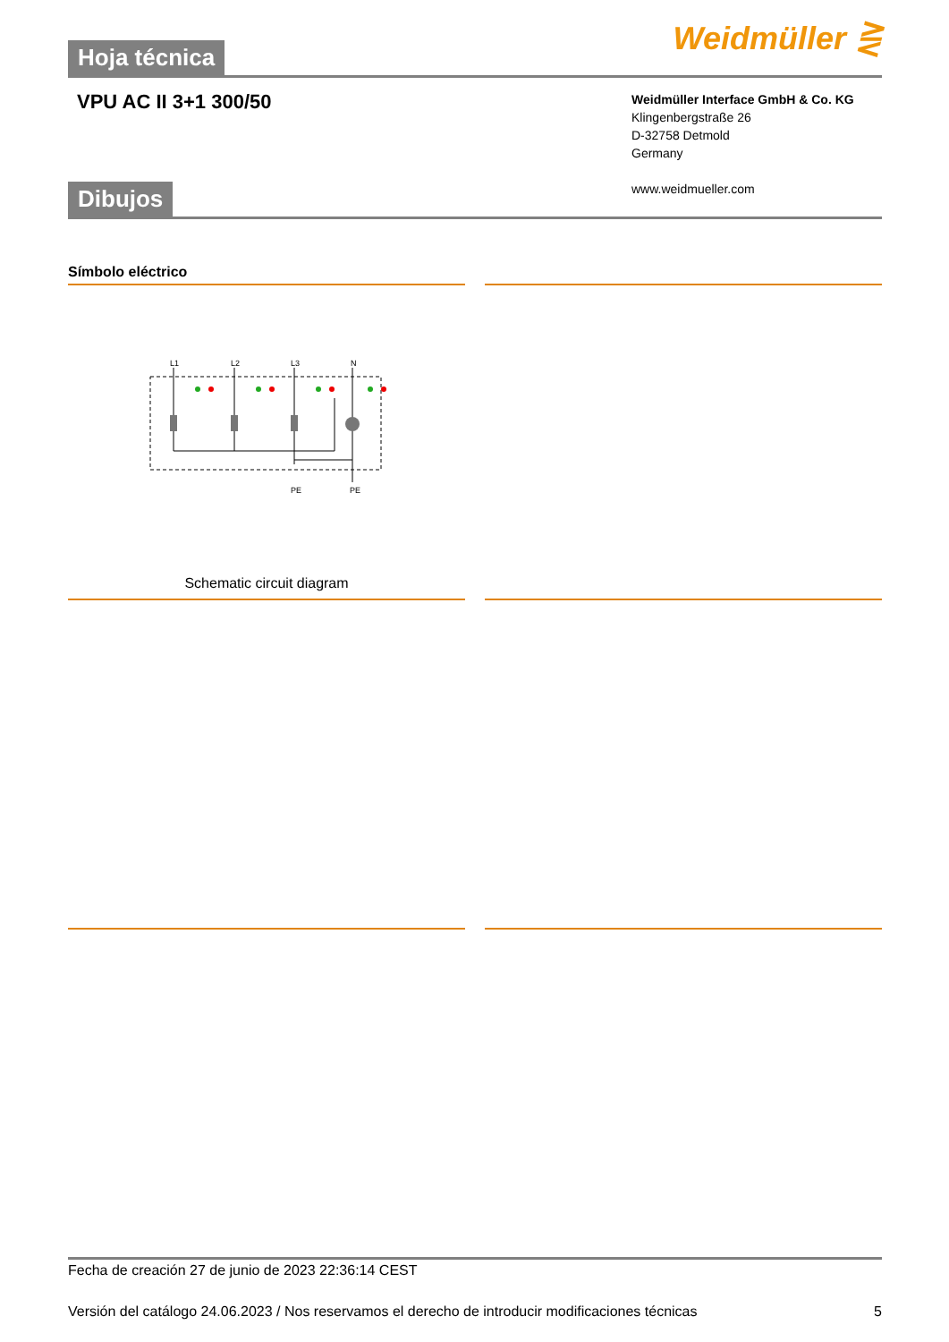Hoja técnica
Weidmüller ⋛
VPU AC II 3+1 300/50
Weidmüller Interface GmbH & Co. KG
Klingenbergstraße 26
D-32758 Detmold
Germany
www.weidmueller.com
Dibujos
Símbolo eléctrico
L1
L2
L3
N
PE
PE
Schematic circuit diagram
Fecha de creación 27 de junio de 2023 22:36:14 CEST
Versión del catálogo 24.06.2023 / Nos reservamos el derecho de introducir modificaciones técnicas 5